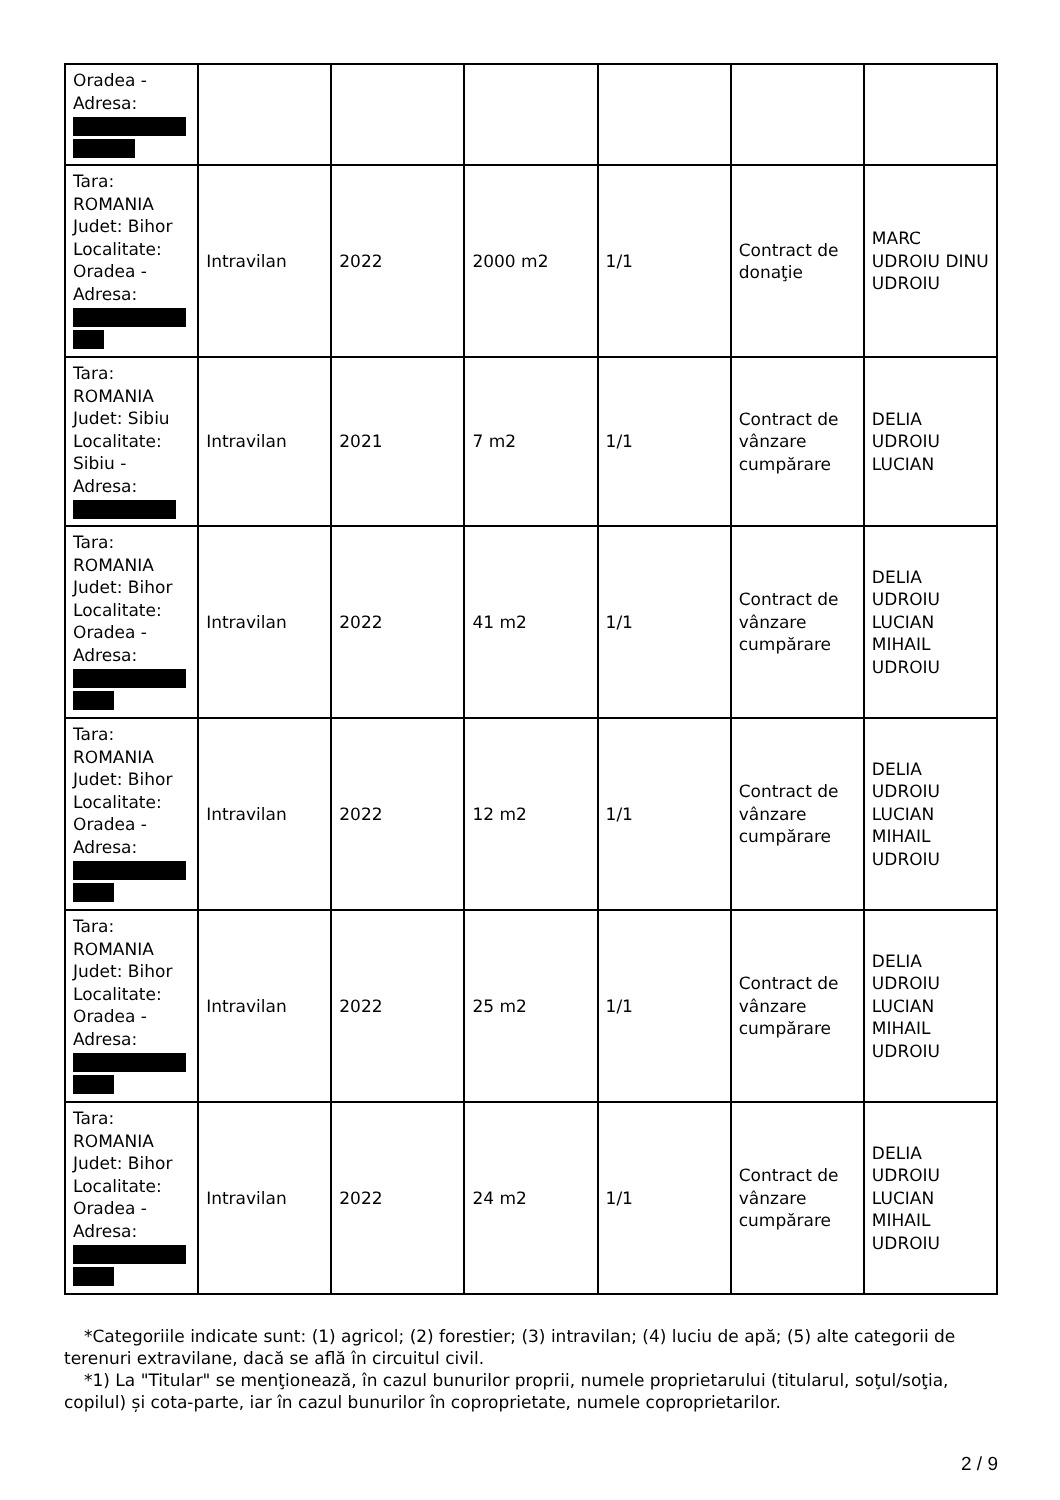| Oradea - Adresa: | | | | | | |
| Tara: ROMANIA Judet: Bihor Localitate: Oradea - Adresa: | Intravilan | 2022 | 2000 m2 | 1/1 | Contract de donaţie | MARC UDROIU DINU UDROIU |
| Tara: ROMANIA Judet: Sibiu Localitate: Sibiu - Adresa: | Intravilan | 2021 | 7 m2 | 1/1 | Contract de vânzare cumpărare | DELIA UDROIU LUCIAN |
| Tara: ROMANIA Judet: Bihor Localitate: Oradea - Adresa: | Intravilan | 2022 | 41 m2 | 1/1 | Contract de vânzare cumpărare | DELIA UDROIU LUCIAN MIHAIL UDROIU |
| Tara: ROMANIA Judet: Bihor Localitate: Oradea - Adresa: | Intravilan | 2022 | 12 m2 | 1/1 | Contract de vânzare cumpărare | DELIA UDROIU LUCIAN MIHAIL UDROIU |
| Tara: ROMANIA Judet: Bihor Localitate: Oradea - Adresa: | Intravilan | 2022 | 25 m2 | 1/1 | Contract de vânzare cumpărare | DELIA UDROIU LUCIAN MIHAIL UDROIU |
| Tara: ROMANIA Judet: Bihor Localitate: Oradea - Adresa: | Intravilan | 2022 | 24 m2 | 1/1 | Contract de vânzare cumpărare | DELIA UDROIU LUCIAN MIHAIL UDROIU |
*Categoriile indicate sunt: (1) agricol; (2) forestier; (3) intravilan; (4) luciu de apă; (5) alte categorii de terenuri extravilane, dacă se află în circuitul civil.
*1) La "Titular" se menţionează, în cazul bunurilor proprii, numele proprietarului (titularul, soţul/soţia, copilul) și cota-parte, iar în cazul bunurilor în coproprietate, numele coproprietarilor.
2 / 9